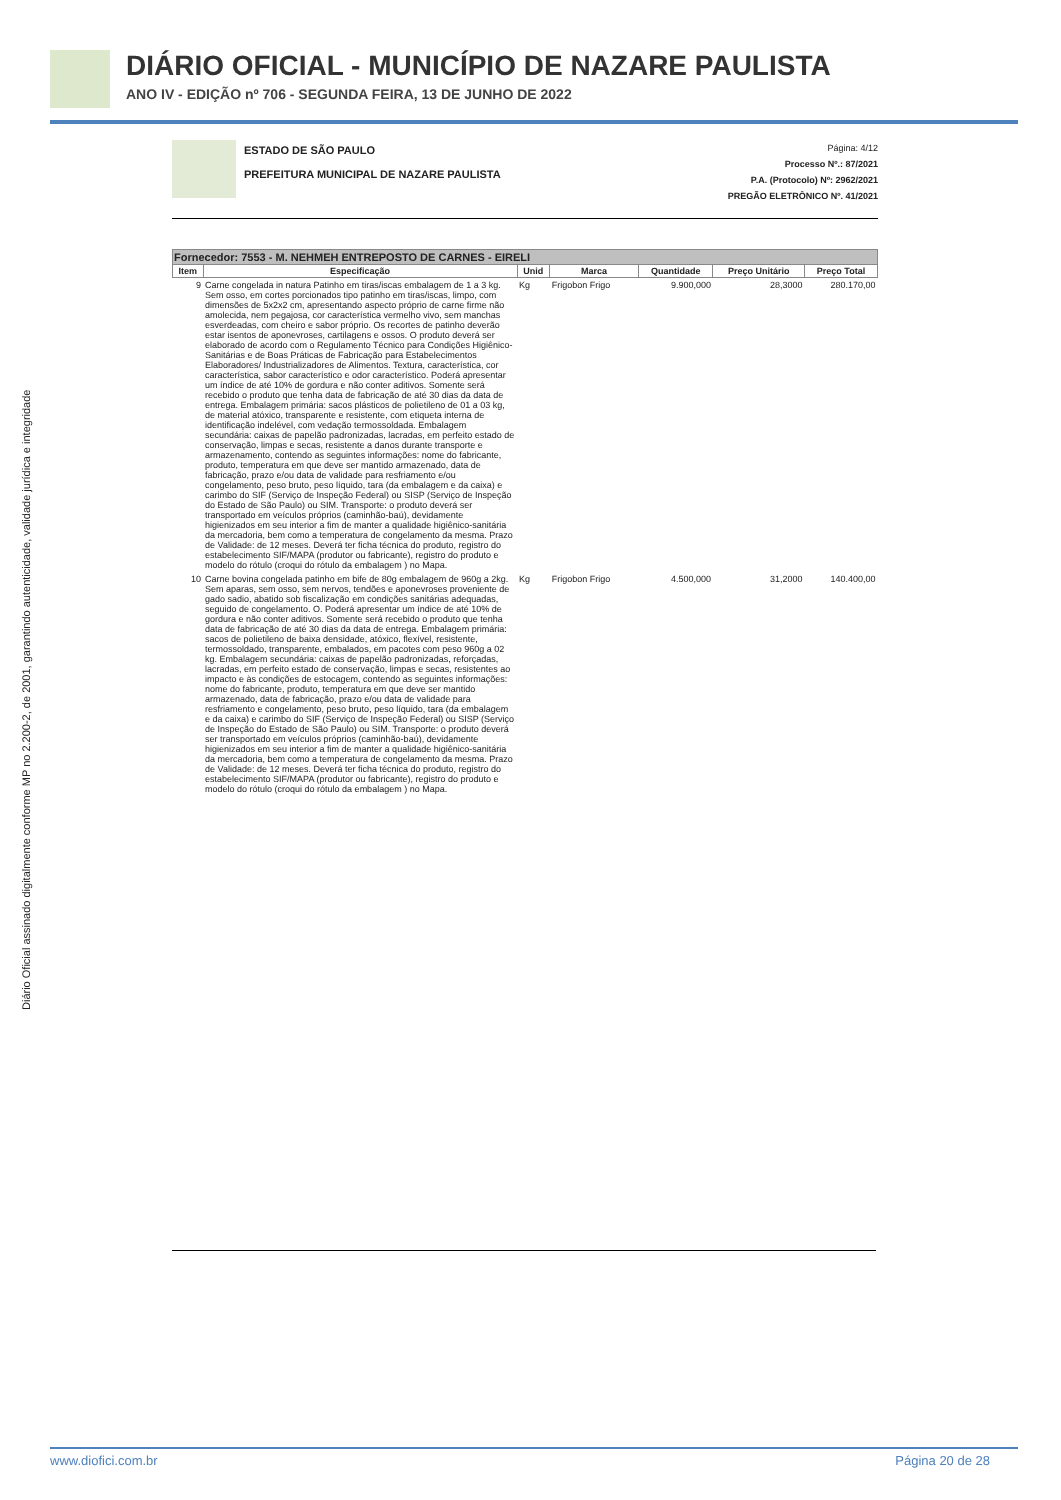DIÁRIO OFICIAL - MUNICÍPIO DE NAZARE PAULISTA
ANO IV - EDIÇÃO nº 706 - SEGUNDA FEIRA, 13 DE JUNHO DE 2022
Diário Oficial assinado digitalmente conforme MP no 2.200-2, de 2001, garantindo autenticidade, validade jurídica e integridade
ESTADO DE SÃO PAULO
PREFEITURA MUNICIPAL DE NAZARE PAULISTA
Página: 4/12
Processo Nº.: 87/2021
P.A. (Protocolo) Nº: 2962/2021
PREGÃO ELETRÔNICO Nº. 41/2021
| Fornecedor: 7553 - M. NEHMEH ENTREPOSTO DE CARNES - EIRELI | | | | | | |
| --- | --- | --- | --- | --- | --- | --- |
| Item | Especificação | Unid | Marca | Quantidade | Preço Unitário | Preço Total |
| 9 | Carne congelada in natura Patinho em tiras/iscas embalagem de 1 a 3 kg. Sem osso, em cortes porcionados tipo patinho em tiras/iscas, limpo, com dimensões de 5x2x2 cm, apresentando aspecto próprio de carne firme não amolecida, nem pegajosa, cor característica vermelho vivo, sem manchas esverdeadas, com cheiro e sabor próprio. Os recortes de patinho deverão estar isentos de aponevroses, cartilagens e ossos. O produto deverá ser elaborado de acordo com o Regulamento Técnico para Condições Higiênico-Sanitárias e de Boas Práticas de Fabricação para Estabelecimentos Elaboradores/ Industrializadores de Alimentos. Textura, característica, cor característica, sabor característico e odor característico. Poderá apresentar um índice de até 10% de gordura e não conter aditivos. Somente será recebido o produto que tenha data de fabricação de até 30 dias da data de entrega. Embalagem primária: sacos plásticos de polietileno de 01 a 03 kg, de material atóxico, transparente e resistente, com etiqueta interna de identificação indelével, com vedação termossoldada. Embalagem secundária: caixas de papelão padronizadas, lacradas, em perfeito estado de conservação, limpas e secas, resistente a danos durante transporte e armazenamento, contendo as seguintes informações: nome do fabricante, produto, temperatura em que deve ser mantido armazenado, data de fabricação, prazo e/ou data de validade para resfriamento e/ou congelamento, peso bruto, peso líquido, tara (da embalagem e da caixa) e carimbo do SIF (Serviço de Inspeção Federal) ou SISP (Serviço de Inspeção do Estado de São Paulo) ou SIM. Transporte: o produto deverá ser transportado em veículos próprios (caminhão-baú), devidamente higienizados em seu interior a fim de manter a qualidade higiênico-sanitária da mercadoria, bem como a temperatura de congelamento da mesma. Prazo de Validade: de 12 meses. Deverá ter ficha técnica do produto, registro do estabelecimento SIF/MAPA (produtor ou fabricante), registro do produto e modelo do rótulo (croqui do rótulo da embalagem ) no Mapa. | Kg | Frigobon Frigo | 9.900,000 | 28,3000 | 280.170,00 |
| 10 | Carne bovina congelada patinho em bife de 80g embalagem de 960g a 2kg. Sem aparas, sem osso, sem nervos, tendões e aponevroses proveniente de gado sadio, abatido sob fiscalização em condições sanitárias adequadas, seguido de congelamento. O. Poderá apresentar um índice de até 10% de gordura e não conter aditivos. Somente será recebido o produto que tenha data de fabricação de até 30 dias da data de entrega. Embalagem primária: sacos de polietileno de baixa densidade, atóxico, flexível, resistente, termossoldado, transparente, embalados, em pacotes com peso 960g a 02 kg. Embalagem secundária: caixas de papelão padronizadas, reforçadas, lacradas, em perfeito estado de conservação, limpas e secas, resistentes ao impacto e às condições de estocagem, contendo as seguintes informações: nome do fabricante, produto, temperatura em que deve ser mantido armazenado, data de fabricação, prazo e/ou data de validade para resfriamento e congelamento, peso bruto, peso líquido, tara (da embalagem e da caixa) e carimbo do SIF (Serviço de Inspeção Federal) ou SISP (Serviço de Inspeção do Estado de São Paulo) ou SIM. Transporte: o produto deverá ser transportado em veículos próprios (caminhão-baú), devidamente higienizados em seu interior a fim de manter a qualidade higiênico-sanitária da mercadoria, bem como a temperatura de congelamento da mesma. Prazo de Validade: de 12 meses. Deverá ter ficha técnica do produto, registro do estabelecimento SIF/MAPA (produtor ou fabricante), registro do produto e modelo do rótulo (croqui do rótulo da embalagem ) no Mapa. | Kg | Frigobon Frigo | 4.500,000 | 31,2000 | 140.400,00 |
www.diofici.com.br Página 20 de 28